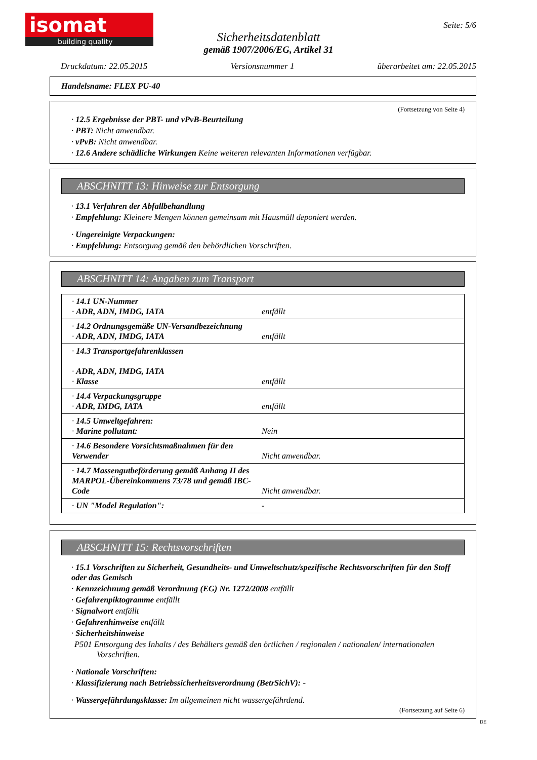isomat
building quality
Seite: 5/6
Sicherheitsdatenblatt
gemäß 1907/2006/EG, Artikel 31
Druckdatum: 22.05.2015 Versionsnummer 1 überarbeitet am: 22.05.2015
Handelsname: FLEX PU-40
(Fortsetzung von Seite 4)
· 12.5 Ergebnisse der PBT- und vPvB-Beurteilung
· PBT: Nicht anwendbar.
· vPvB: Nicht anwendbar.
· 12.6 Andere schädliche Wirkungen Keine weiteren relevanten Informationen verfügbar.
ABSCHNITT 13: Hinweise zur Entsorgung
· 13.1 Verfahren der Abfallbehandlung
· Empfehlung: Kleinere Mengen können gemeinsam mit Hausmüll deponiert werden.
· Ungereinigte Verpackungen:
· Empfehlung: Entsorgung gemäß den behördlichen Vorschriften.
ABSCHNITT 14: Angaben zum Transport
| · 14.1 UN-Nummer · ADR, ADN, IMDG, IATA | entfällt |
| · 14.2 Ordnungsgemäße UN-Versandbezeichnung · ADR, ADN, IMDG, IATA | entfällt |
| · 14.3 Transportgefahrenklassen · ADR, ADN, IMDG, IATA · Klasse | entfällt |
| · 14.4 Verpackungsgruppe · ADR, IMDG, IATA | entfällt |
| · 14.5 Umweltgefahren: · Marine pollutant: | Nein |
| · 14.6 Besondere Vorsichtsmaßnahmen für den Verwender | Nicht anwendbar. |
| · 14.7 Massengutbeförderung gemäß Anhang II des MARPOL-Übereinkommens 73/78 und gemäß IBC-Code | Nicht anwendbar. |
| · UN "Model Regulation": | - |
ABSCHNITT 15: Rechtsvorschriften
· 15.1 Vorschriften zu Sicherheit, Gesundheits- und Umweltschutz/spezifische Rechtsvorschriften für den Stoff oder das Gemisch
· Kennzeichnung gemäß Verordnung (EG) Nr. 1272/2008 entfällt
· Gefahrenpiktogramme entfällt
· Signalwort entfällt
· Gefahrenhinweise entfällt
· Sicherheitshinweise
P501 Entsorgung des Inhalts / des Behälters gemäß den örtlichen / regionalen / nationalen/ internationalen Vorschriften.
· Nationale Vorschriften:
· Klassifizierung nach Betriebssicherheitsverordnung (BetrSichV): -
· Wassergefährdungsklasse: Im allgemeinen nicht wassergefährdend.
(Fortsetzung auf Seite 6)
DE